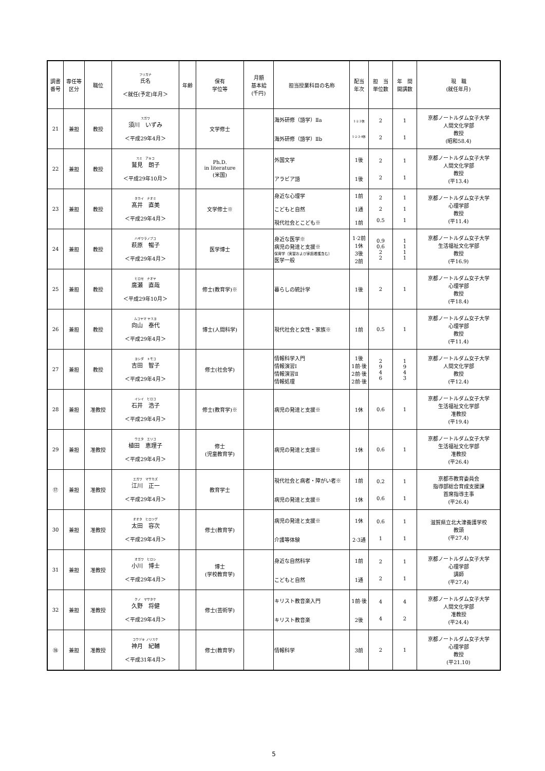| 調書 番号 | 専任等 区分 | 職位 | フリガナ 氏名 ＜就任(予定)年月＞ | 年齢 | 保有 学位等 | 月額 基本給 (千円) | 担当授業科目の名称 | 配当 年次 | 担 当 単位数 | 年 間 開講数 | 現 職 (就任年月) |
| --- | --- | --- | --- | --- | --- | --- | --- | --- | --- | --- | --- |
| 21 | 兼担 | 教授 | スガワ 須川 いずみ ＜平成29年4月＞ | | 文学修士 | | 海外研修（語学）Ⅱa 海外研修（語学）Ⅱb | 1·2·3休 1·2·3·4休 | 2 2 | 1 1 | 京都ノートルダム女子大学 人間文化学部 教授 (昭和58.4) |
| 22 | 兼担 | 教授 | スミ アキコ 鷲見 朗子 ＜平成29年10月＞ | | Ph.D. in literature (米国) | | 外国文学 アラビア語 | 1後 1後 | 2 2 | 1 1 | 京都ノートルダム女子大学 人間文化学部 教授 (平13.4) |
| 23 | 兼担 | 教授 | タカイ ナオミ 髙井 直美 ＜平成29年4月＞ | | 文学修士※ | | 身近な心理学 こどもと自然 現代社会とこども※ | 1前 1通 1前 | 2 2 0.5 | 1 1 1 | 京都ノートルダム女子大学 心理学部 教授 (平11.4) |
| 24 | 兼担 | 教授 | ハギワラノブコ 萩原 暢子 ＜平成29年4月＞ | | 医学博士 | | 身近な医学※ 病児の発達と支援※ 保育学（実習および家庭看護含む） 医学一般 | 1·2前 1休 3後 2前 | 0.9 0.6 2 2 | 1 1 1 1 | 京都ノートルダム女子大学 生活福祉文化学部 教授 (平16.9) |
| 25 | 兼担 | 教授 | ヒロセ ナオヤ 廣瀬 直哉 ＜平成29年10月＞ | | 修士(教育学)※ | | 暮らしの統計学 | 1後 | 2 | 1 | 京都ノートルダム女子大学 心理学部 教授 (平18.4) |
| 26 | 兼担 | 教授 | ムコヤマ ヤスヨ 向山 泰代 ＜平成29年4月＞ | | 博士(人間科学) | | 現代社会と女性・家族※ | 1前 | 0.5 | 1 | 京都ノートルダム女子大学 心理学部 教授 (平11.4) |
| 27 | 兼担 | 教授 | ヨシダ トモコ 吉田 智子 ＜平成29年4月＞ | | 修士(社会学) | | 情報科学入門 情報演習Ⅰ 情報演習Ⅱ 情報処理 | 1後 1前·後 2前·後 2前·後 | 2 9 4 6 | 1 9 4 3 | 京都ノートルダム女子大学 人間文化学部 教授 (平12.4) |
| 28 | 兼担 | 准教授 | イシイ ヒロコ 石井 浩子 ＜平成29年4月＞ | | 修士(教育学)※ | | 病児の発達と支援※ | 1休 | 0.6 | 1 | 京都ノートルダム女子大学 生活福祉文化学部 准教授 (平19.4) |
| 29 | 兼担 | 准教授 | ウエタ エリコ 植田 恵理子 ＜平成29年4月＞ | | 修士 (児童教育学) | | 病児の発達と支援※ | 1休 | 0.6 | 1 | 京都ノートルダム女子大学 生活福祉文化学部 准教授 (平26.4) |
| ⑰ | 兼担 | 准教授 | エガワ マサカズ 江川 正一 ＜平成29年4月＞ | | 教育学士 | | 現代社会と病者・障がい者※ 病児の発達と支援※ | 1前 1休 | 0.2 0.6 | 1 1 | 京都市教育委員会 指導部総合育成支援課 首席指導主事 (平26.4) |
| 30 | 兼担 | 准教授 | オオタ ヒロツグ 太田 容次 ＜平成29年4月＞ | | 修士(教育学) | | 病児の発達と支援※ 介護等体験 | 1休 2·3通 | 0.6 1 | 1 1 | 滋賀県立北大津養護学校 教頭 (平27.4) |
| 31 | 兼担 | 准教授 | オガワ ヒロシ 小川 博士 ＜平成29年4月＞ | | 博士 (学校教育学) | | 身近な自然科学 こどもと自然 | 1前 1通 | 2 2 | 1 1 | 京都ノートルダム女子大学 心理学部 講師 (平27.4) |
| 32 | 兼担 | 准教授 | クノ マサタケ 久野 将健 ＜平成29年4月＞ | | 修士(芸術学) | | キリスト教音楽入門 キリスト教音楽 | 1前·後 2後 | 4 4 | 4 2 | 京都ノートルダム女子大学 人間文化学部 准教授 (平24.4) |
| ⑱ | 兼担 | 准教授 | コウヅキ ノリスケ 神月 紀輔 ＜平成31年4月＞ | | 修士(教育学) | | 情報科学 | 3前 | 2 | 1 | 京都ノートルダム女子大学 心理学部 教授 (平21.10) |
5